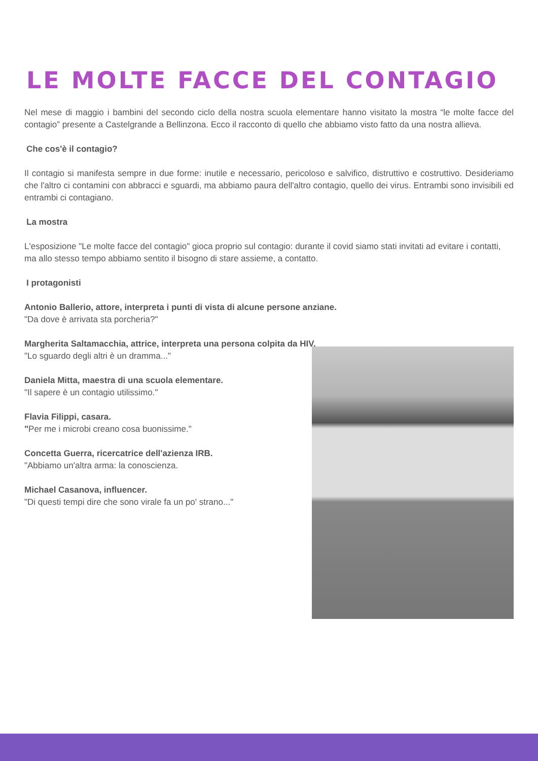LE MOLTE FACCE DEL CONTAGIO
Nel mese di maggio i bambini del secondo ciclo della nostra scuola elementare hanno visitato la mostra “le molte facce del contagio” presente a Castelgrande a Bellinzona. Ecco il racconto di quello che abbiamo visto fatto da una nostra allieva.
Che cos'è il contagio?
Il contagio si manifesta sempre in due forme: inutile e necessario, pericoloso e salvifico, distruttivo e costruttivo. Desideriamo che l'altro ci contamini con abbracci e sguardi, ma abbiamo paura dell'altro contagio, quello dei virus. Entrambi sono invisibili ed entrambi ci contagiano.
La mostra
L'esposizione "Le molte facce del contagio" gioca proprio sul contagio: durante il covid siamo stati invitati ad evitare i contatti, ma allo stesso tempo abbiamo sentito il bisogno di stare assieme, a contatto.
I protagonisti
Antonio Ballerio, attore, interpreta i punti di vista di alcune persone anziane.
"Da dove è arrivata sta porcheria?"
Margherita Saltamacchia, attrice, interpreta una persona colpita da HIV.
"Lo sguardo degli altri è un dramma..."
Daniela Mitta, maestra di una scuola elementare.
"Il sapere è un contagio utilissimo."
Flavia Filippi, casara.
"Per me i microbi creano cosa buonissime."
Concetta Guerra, ricercatrice dell'azienza IRB.
"Abbiamo un'altra arma: la conoscienza.
Michael Casanova, influencer.
"Di questi tempi dire che sono virale fa un po' strano..."